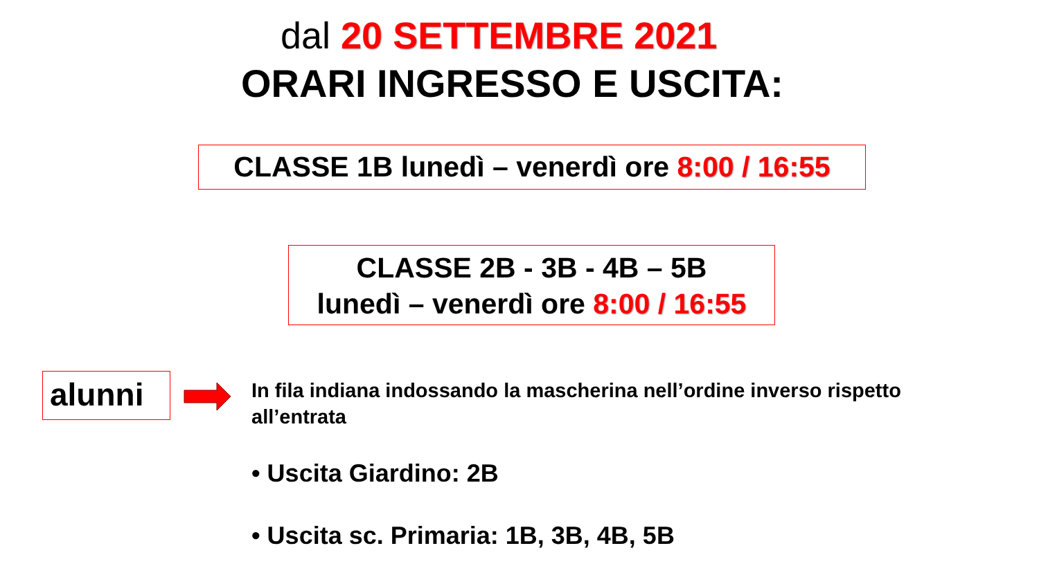dal 20 SETTEMBRE 2021
ORARI INGRESSO E USCITA:
CLASSE 1B lunedì – venerdì ore 8:00 / 16:55
CLASSE 2B - 3B - 4B – 5B
lunedì – venerdì ore 8:00 / 16:55
alunni
In fila indiana indossando la mascherina nell’ordine inverso rispetto all’entrata
• Uscita Giardino: 2B
• Uscita sc. Primaria: 1B, 3B, 4B, 5B